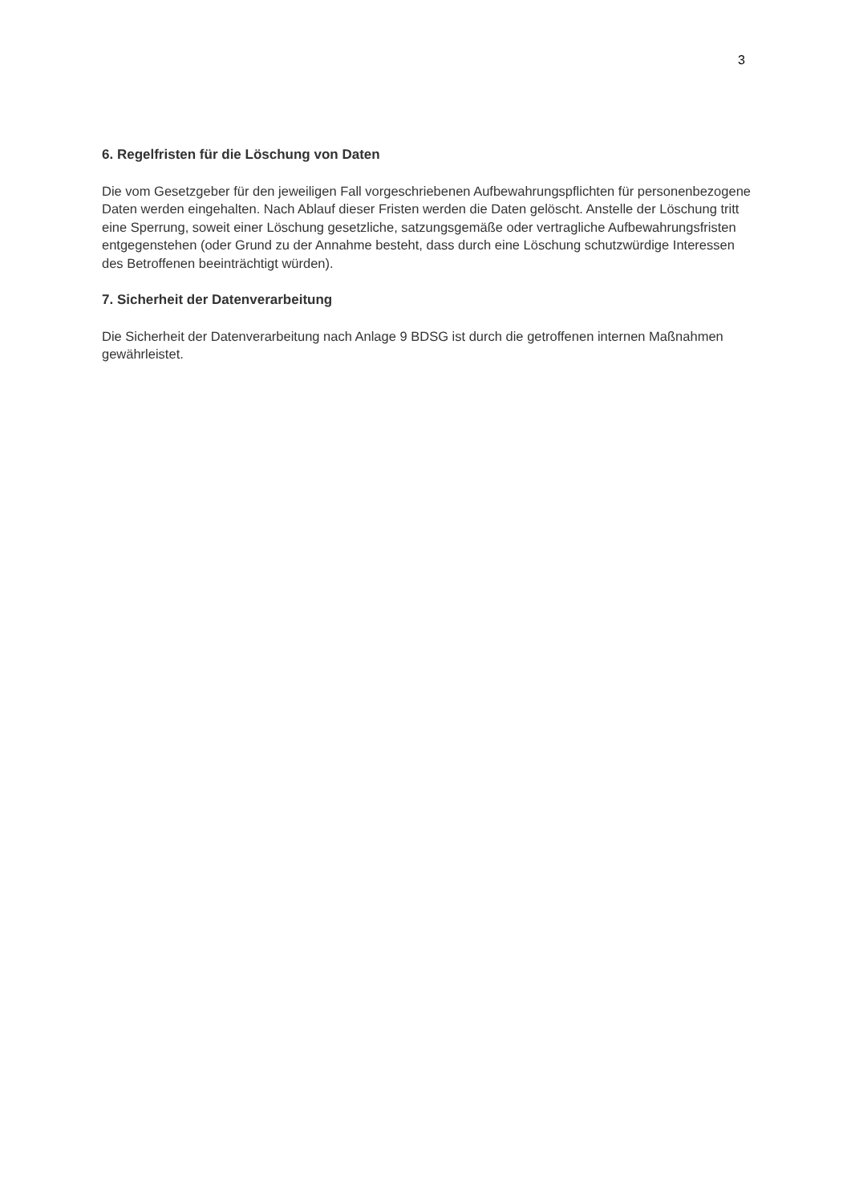3
6. Regelfristen für die Löschung von Daten
Die vom Gesetzgeber für den jeweiligen Fall vorgeschriebenen Aufbewahrungspflichten für personenbezogene Daten werden eingehalten. Nach Ablauf dieser Fristen werden die Daten gelöscht. Anstelle der Löschung tritt eine Sperrung, soweit einer Löschung gesetzliche, satzungsgemäße oder vertragliche Aufbewahrungsfristen entgegenstehen (oder Grund zu der Annahme besteht, dass durch eine Löschung schutzwürdige Interessen des Betroffenen beeinträchtigt würden).
7. Sicherheit der Datenverarbeitung
Die Sicherheit der Datenverarbeitung nach Anlage 9 BDSG ist durch die getroffenen internen Maßnahmen gewährleistet.